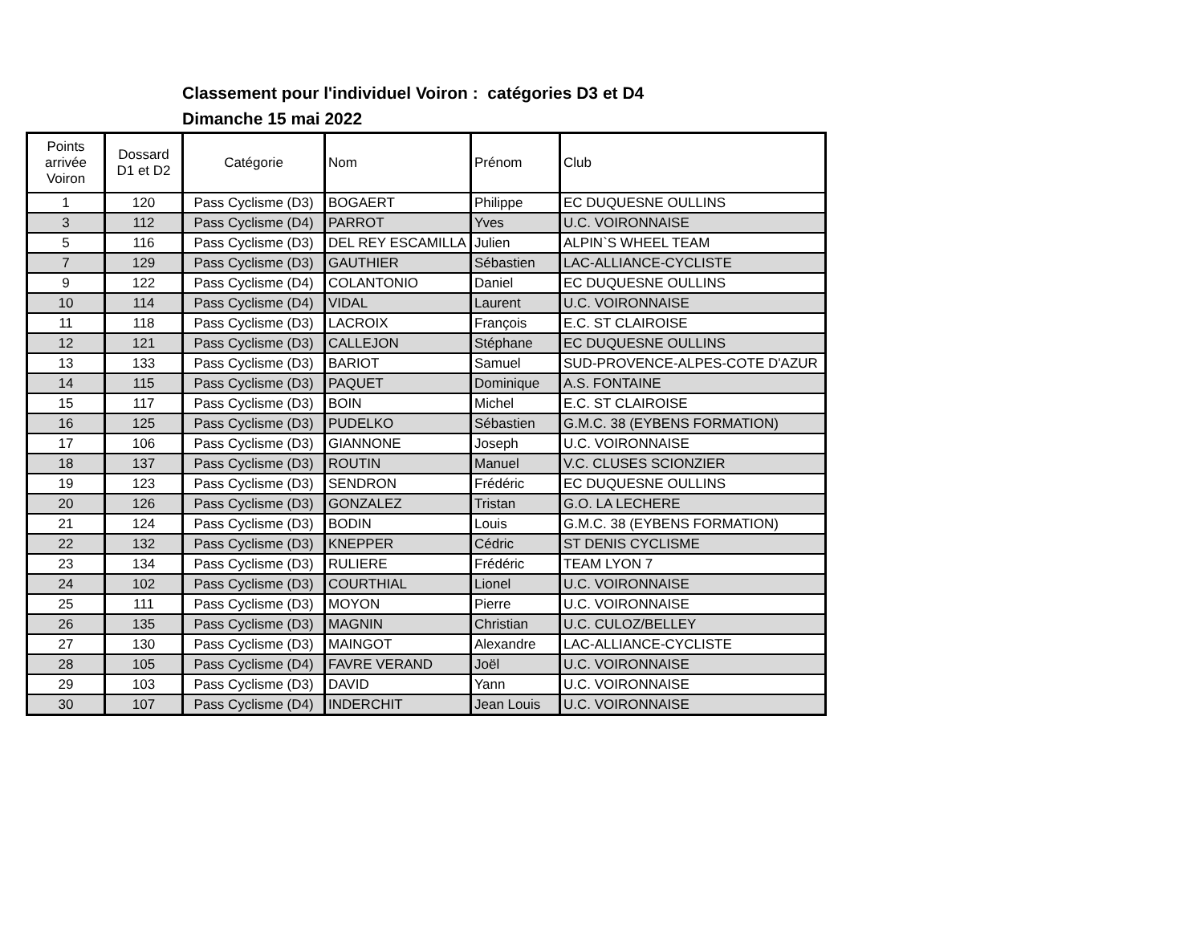Classement pour l'individuel Voiron : catégories D3 et D4
Dimanche 15 mai 2022
| Points arrivée Voiron | Dossard D1 et D2 | Catégorie | Nom | Prénom | Club |
| --- | --- | --- | --- | --- | --- |
| 1 | 120 | Pass Cyclisme (D3) | BOGAERT | Philippe | EC DUQUESNE OULLINS |
| 3 | 112 | Pass Cyclisme (D4) | PARROT | Yves | U.C. VOIRONNAISE |
| 5 | 116 | Pass Cyclisme (D3) | DEL REY ESCAMILLA | Julien | ALPIN`S WHEEL TEAM |
| 7 | 129 | Pass Cyclisme (D3) | GAUTHIER | Sébastien | LAC-ALLIANCE-CYCLISTE |
| 9 | 122 | Pass Cyclisme (D4) | COLANTONIO | Daniel | EC DUQUESNE OULLINS |
| 10 | 114 | Pass Cyclisme (D4) | VIDAL | Laurent | U.C. VOIRONNAISE |
| 11 | 118 | Pass Cyclisme (D3) | LACROIX | François | E.C. ST CLAIROISE |
| 12 | 121 | Pass Cyclisme (D3) | CALLEJON | Stéphane | EC DUQUESNE OULLINS |
| 13 | 133 | Pass Cyclisme (D3) | BARIOT | Samuel | SUD-PROVENCE-ALPES-COTE D'AZUR |
| 14 | 115 | Pass Cyclisme (D3) | PAQUET | Dominique | A.S. FONTAINE |
| 15 | 117 | Pass Cyclisme (D3) | BOIN | Michel | E.C. ST CLAIROISE |
| 16 | 125 | Pass Cyclisme (D3) | PUDELKO | Sébastien | G.M.C. 38 (EYBENS FORMATION) |
| 17 | 106 | Pass Cyclisme (D3) | GIANNONE | Joseph | U.C. VOIRONNAISE |
| 18 | 137 | Pass Cyclisme (D3) | ROUTIN | Manuel | V.C. CLUSES SCIONZIER |
| 19 | 123 | Pass Cyclisme (D3) | SENDRON | Frédéric | EC DUQUESNE OULLINS |
| 20 | 126 | Pass Cyclisme (D3) | GONZALEZ | Tristan | G.O. LA LECHERE |
| 21 | 124 | Pass Cyclisme (D3) | BODIN | Louis | G.M.C. 38 (EYBENS FORMATION) |
| 22 | 132 | Pass Cyclisme (D3) | KNEPPER | Cédric | ST DENIS CYCLISME |
| 23 | 134 | Pass Cyclisme (D3) | RULIERE | Frédéric | TEAM LYON 7 |
| 24 | 102 | Pass Cyclisme (D3) | COURTHIAL | Lionel | U.C. VOIRONNAISE |
| 25 | 111 | Pass Cyclisme (D3) | MOYON | Pierre | U.C. VOIRONNAISE |
| 26 | 135 | Pass Cyclisme (D3) | MAGNIN | Christian | U.C. CULOZ/BELLEY |
| 27 | 130 | Pass Cyclisme (D3) | MAINGOT | Alexandre | LAC-ALLIANCE-CYCLISTE |
| 28 | 105 | Pass Cyclisme (D4) | FAVRE VERAND | Joël | U.C. VOIRONNAISE |
| 29 | 103 | Pass Cyclisme (D3) | DAVID | Yann | U.C. VOIRONNAISE |
| 30 | 107 | Pass Cyclisme (D4) | INDERCHIT | Jean Louis | U.C. VOIRONNAISE |